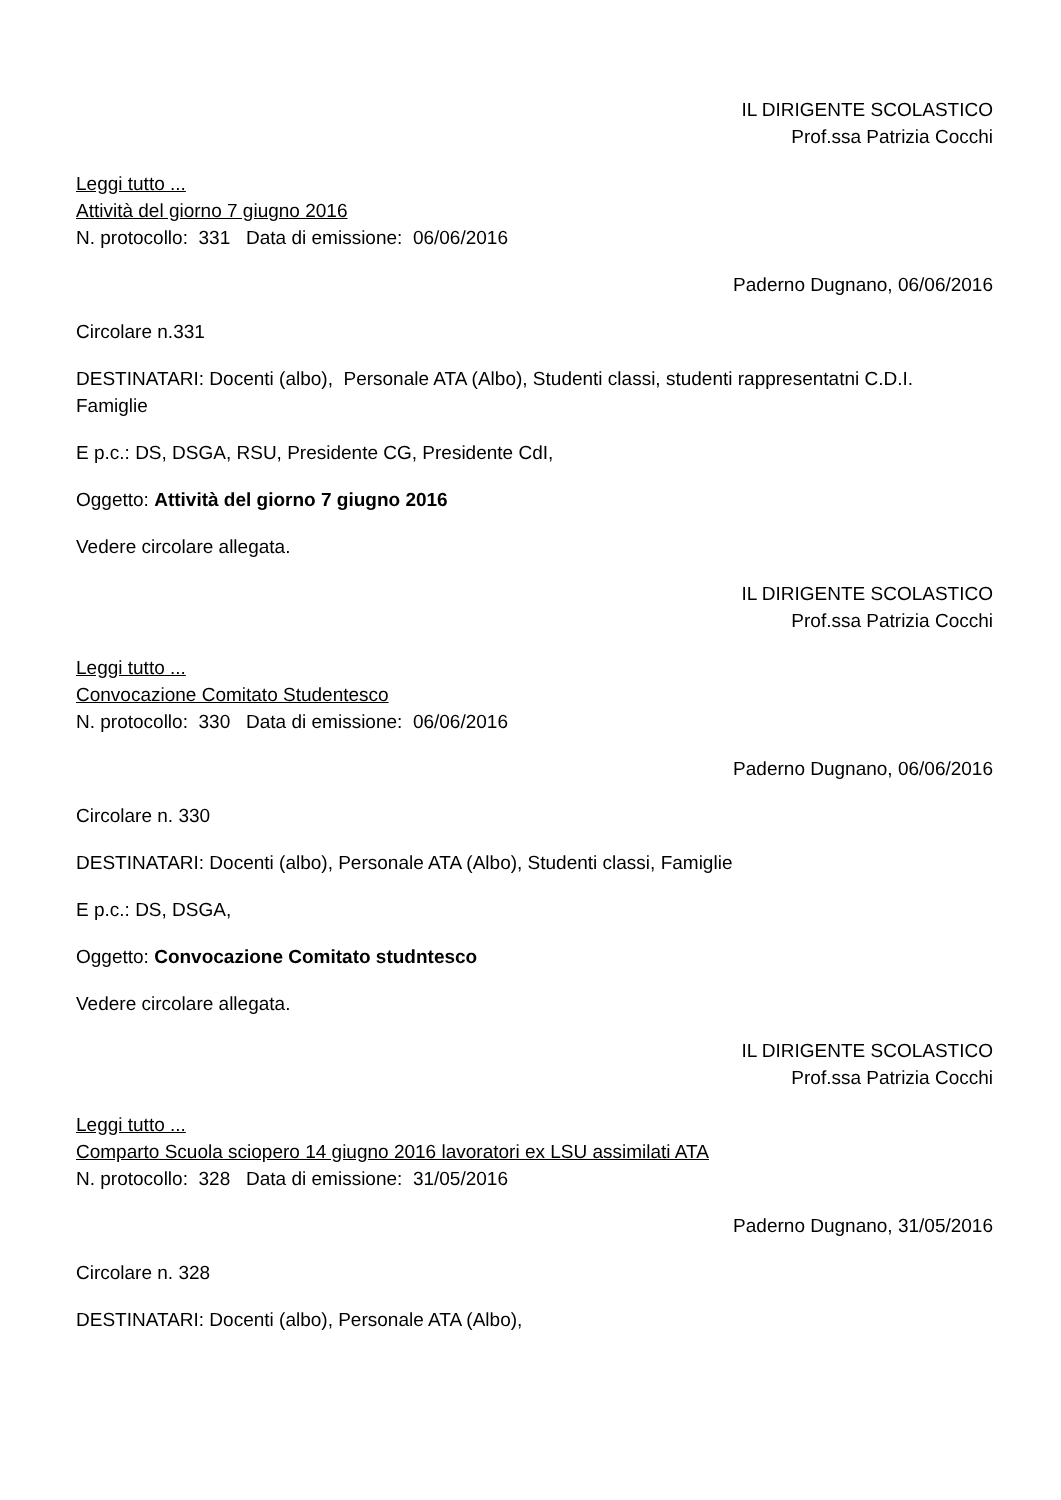IL DIRIGENTE SCOLASTICO
Prof.ssa Patrizia Cocchi
Leggi tutto ...
Attività del giorno 7 giugno 2016
N. protocollo: 331 Data di emissione: 06/06/2016
Paderno Dugnano, 06/06/2016
Circolare n.331
DESTINATARI: Docenti (albo), Personale ATA (Albo), Studenti classi, studenti rappresentatni C.D.I. Famiglie
E p.c.: DS, DSGA, RSU, Presidente CG, Presidente CdI,
Oggetto: Attività del giorno 7 giugno 2016
Vedere circolare allegata.
IL DIRIGENTE SCOLASTICO
Prof.ssa Patrizia Cocchi
Leggi tutto ...
Convocazione Comitato Studentesco
N. protocollo: 330 Data di emissione: 06/06/2016
Paderno Dugnano, 06/06/2016
Circolare n. 330
DESTINATARI: Docenti (albo), Personale ATA (Albo), Studenti classi, Famiglie
E p.c.: DS, DSGA,
Oggetto: Convocazione Comitato studntesco
Vedere circolare allegata.
IL DIRIGENTE SCOLASTICO
Prof.ssa Patrizia Cocchi
Leggi tutto ...
Comparto Scuola sciopero 14 giugno 2016 lavoratori ex LSU assimilati ATA
N. protocollo: 328 Data di emissione: 31/05/2016
Paderno Dugnano, 31/05/2016
Circolare n. 328
DESTINATARI: Docenti (albo), Personale ATA (Albo),